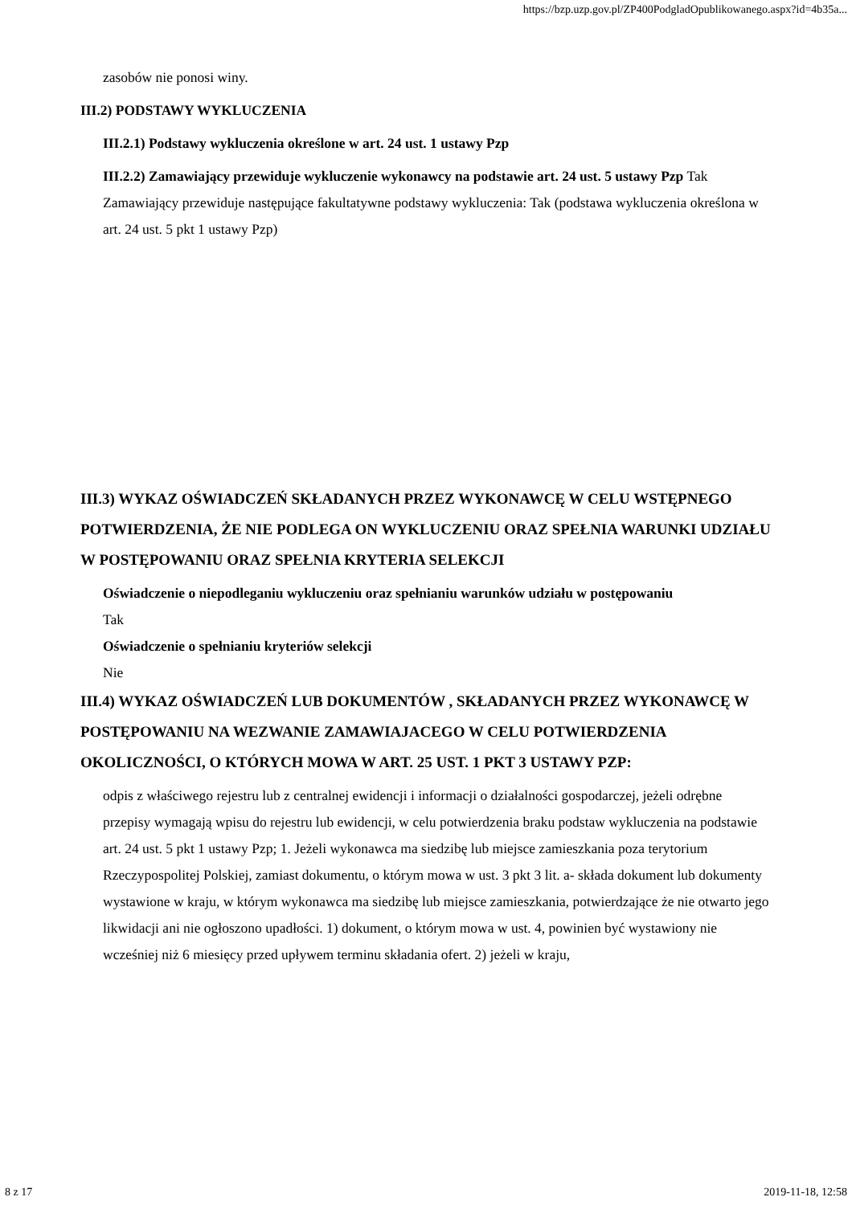https://bzp.uzp.gov.pl/ZP400PodgladOpublikowanego.aspx?id=4b35a...
zasobów nie ponosi winy.
III.2) PODSTAWY WYKLUCZENIA
III.2.1) Podstawy wykluczenia określone w art. 24 ust. 1 ustawy Pzp
III.2.2) Zamawiający przewiduje wykluczenie wykonawcy na podstawie art. 24 ust. 5 ustawy Pzp Tak Zamawiający przewiduje następujące fakultatywne podstawy wykluczenia: Tak (podstawa wykluczenia określona w art. 24 ust. 5 pkt 1 ustawy Pzp)
III.3) WYKAZ OŚWIADCZEŃ SKŁADANYCH PRZEZ WYKONAWCĘ W CELU WSTĘPNEGO POTWIERDZENIA, ŻE NIE PODLEGA ON WYKLUCZENIU ORAZ SPEŁNIA WARUNKI UDZIAŁU W POSTĘPOWANIU ORAZ SPEŁNIA KRYTERIA SELEKCJI
Oświadczenie o niepodleganiu wykluczeniu oraz spełnianiu warunków udziału w postępowaniu
Tak
Oświadczenie o spełnianiu kryteriów selekcji
Nie
III.4) WYKAZ OŚWIADCZEŃ LUB DOKUMENTÓW , SKŁADANYCH PRZEZ WYKONAWCĘ W POSTĘPOWANIU NA WEZWANIE ZAMAWIAJACEGO W CELU POTWIERDZENIA OKOLICZNOŚCI, O KTÓRYCH MOWA W ART. 25 UST. 1 PKT 3 USTAWY PZP:
odpis z właściwego rejestru lub z centralnej ewidencji i informacji o działalności gospodarczej, jeżeli odrębne przepisy wymagają wpisu do rejestru lub ewidencji, w celu potwierdzenia braku podstaw wykluczenia na podstawie art. 24 ust. 5 pkt 1 ustawy Pzp; 1. Jeżeli wykonawca ma siedzibę lub miejsce zamieszkania poza terytorium Rzeczypospolitej Polskiej, zamiast dokumentu, o którym mowa w ust. 3 pkt 3 lit. a- składa dokument lub dokumenty wystawione w kraju, w którym wykonawca ma siedzibę lub miejsce zamieszkania, potwierdzające że nie otwarto jego likwidacji ani nie ogłoszono upadłości. 1) dokument, o którym mowa w ust. 4, powinien być wystawiony nie wcześniej niż 6 miesięcy przed upływem terminu składania ofert. 2) jeżeli w kraju,
8 z 17 2019-11-18, 12:58